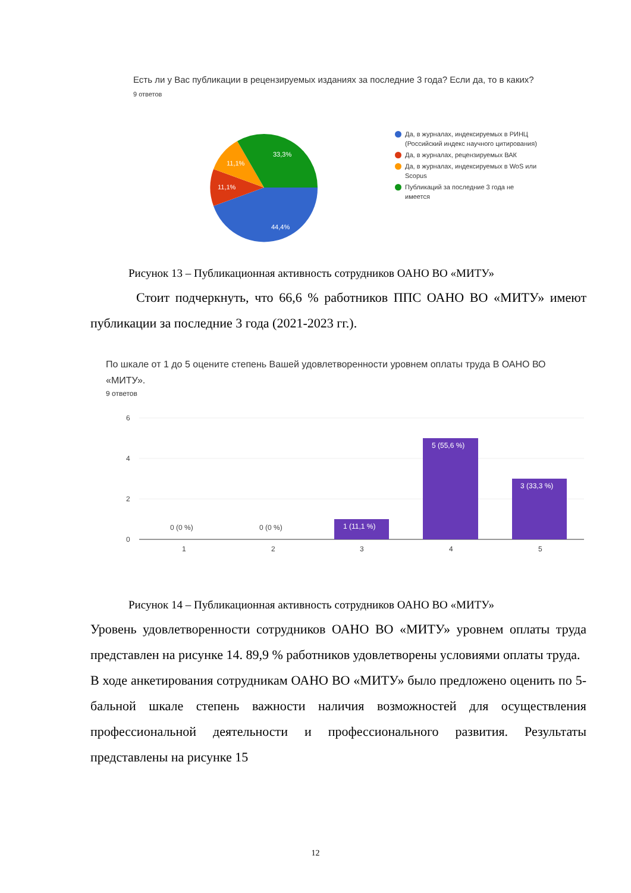Есть ли у Вас публикации в рецензируемых изданиях за последние 3 года? Если да, то в каких?
9 ответов
44,4%
11,1%
11,1%
33,3%
Да, в журналах, индексируемых в РИНЦ (Российский индекс научного цитирования)
Да, в журналах, рецензируемых ВАК
Да, в журналах, индексируемых в WoS или Scopus
Публикаций за последние 3 года не имеется
Рисунок 13 – Публикационная активность сотрудников ОАНО ВО «МИТУ»
Стоит подчеркнуть, что 66,6 % работников ППС ОАНО ВО «МИТУ» имеют публикации за последние 3 года (2021-2023 гг.).
По шкале от 1 до 5 оцените степень Вашей удовлетворенности уровнем оплаты труда В ОАНО ВО «МИТУ».
9 ответов
6
4
2
0
1
2
3
4
5
0 (0 %)
0 (0 %)
1 (11,1 %)
5 (55,6 %)
3 (33,3 %)
Рисунок 14 – Публикационная активность сотрудников ОАНО ВО «МИТУ»
Уровень удовлетворенности сотрудников ОАНО ВО «МИТУ» уровнем оплаты труда представлен на рисунке 14. 89,9 % работников удовлетворены условиями оплаты труда.
В ходе анкетирования сотрудникам ОАНО ВО «МИТУ» было предложено оценить по 5-бальной шкале степень важности наличия возможностей для осуществления профессиональной деятельности и профессионального развития. Результаты представлены на рисунке 15
12